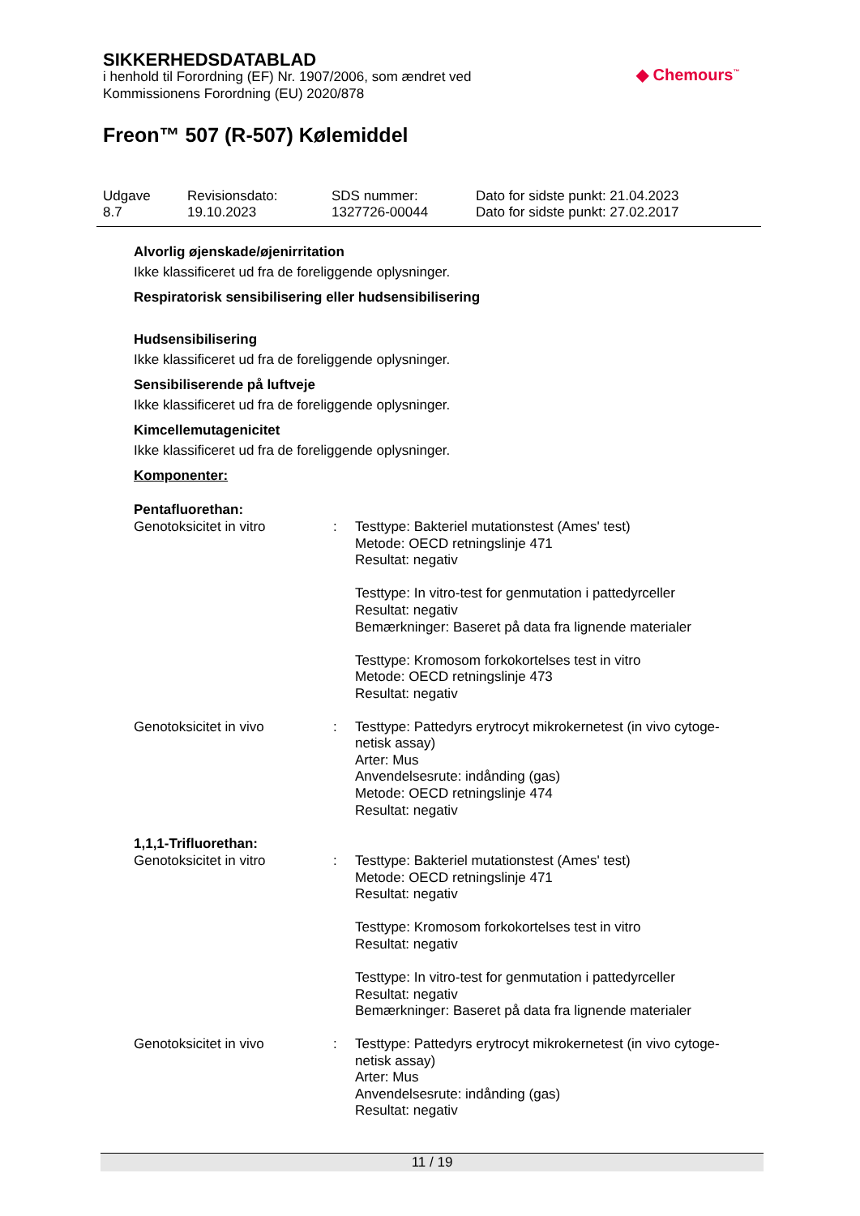SIKKERHEDSDATABLAD
i henhold til Forordning (EF) Nr. 1907/2006, som ændret ved
Kommissionens Forordning (EU) 2020/878
Freon™ 507 (R-507) Kølemiddel
◆ Chemours<sup>™</sup>
| Udgave 8.7 | Revisionsdato: 19.10.2023 | SDS nummer: 1327726-00044 | Dato for sidste punkt: 21.04.2023 Dato for sidste punkt: 27.02.2017 |
Alvorlig øjenskade/øjenirritation
Ikke klassificeret ud fra de foreliggende oplysninger.
Respiratorisk sensibilisering eller hudsensibilisering
Hudsensibilisering
Ikke klassificeret ud fra de foreliggende oplysninger.
Sensibiliserende på luftveje
Ikke klassificeret ud fra de foreliggende oplysninger.
Kimcellemutagenicitet
Ikke klassificeret ud fra de foreliggende oplysninger.
Komponenter:
Pentafluorethan:
| Genotoksicitet in vitro | : | Testtype: Bakteriel mutationstest (Ames' test) Metode: OECD retningslinje 471 Resultat: negativ Testtype: In vitro-test for genmutation i pattedyrceller Resultat: negativ Bemærkninger: Baseret på data fra lignende materialer Testtype: Kromosom forkokortelses test in vitro Metode: OECD retningslinje 473 Resultat: negativ |
| Genotoksicitet in vivo | : | Testtype: Pattedyrs erytrocyt mikrokernetest (in vivo cytoge-netisk assay) Arter: Mus Anvendelsesrute: indånding (gas) Metode: OECD retningslinje 474 Resultat: negativ |
1,1,1-Trifluorethan:
| Genotoksicitet in vitro | : | Testtype: Bakteriel mutationstest (Ames' test) Metode: OECD retningslinje 471 Resultat: negativ Testtype: Kromosom forkokortelses test in vitro Resultat: negativ Testtype: In vitro-test for genmutation i pattedyrceller Resultat: negativ Bemærkninger: Baseret på data fra lignende materialer |
| Genotoksicitet in vivo | : | Testtype: Pattedyrs erytrocyt mikrokernetest (in vivo cytoge-netisk assay) Arter: Mus Anvendelsesrute: indånding (gas) Resultat: negativ |
11 / 19